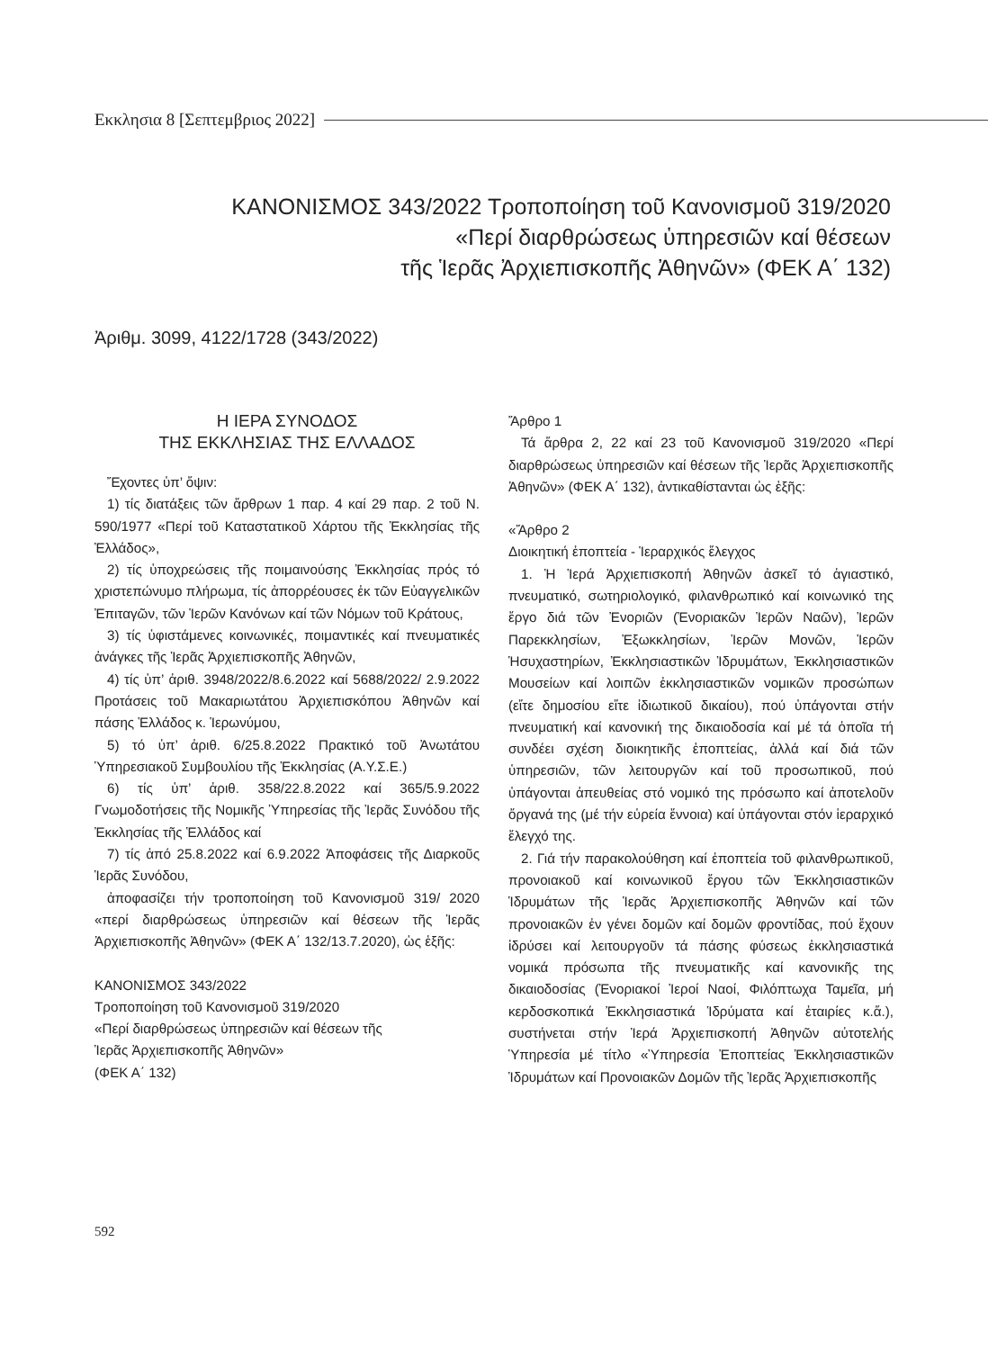Εκκλησια 8 [Σεπτεμβριος 2022]
ΚΑΝΟΝΙΣΜΟΣ 343/2022 Τροποποίηση τοῦ Κανονισμοῦ 319/2020
«Περί διαρθρώσεως ὑπηρεσιῶν καί θέσεων
τῆς Ἱερᾶς Ἀρχιεπισκοπῆς Ἀθηνῶν» (ΦΕΚ Α΄ 132)
Ἀριθμ. 3099, 4122/1728 (343/2022)
Η ΙΕΡΑ ΣΥΝΟΔΟΣ
ΤΗΣ ΕΚΚΛΗΣΙΑΣ ΤΗΣ ΕΛΛΑΔΟΣ
Ἔχοντες ὑπ’ ὄψιν:
1) τίς διατάξεις τῶν ἄρθρων 1 παρ. 4 καί 29 παρ. 2 τοῦ Ν. 590/1977 «Περί τοῦ Καταστατικοῦ Χάρτου τῆς Ἐκκλησίας τῆς Ἑλλάδος»,
2) τίς ὑποχρεώσεις τῆς ποιμαινούσης Ἐκκλησίας πρός τό χριστεπώνυμο πλήρωμα, τίς ἀπορρέουσες ἐκ τῶν Εὐαγγελικῶν Ἐπιταγῶν, τῶν Ἱερῶν Κανόνων καί τῶν Νόμων τοῦ Κράτους,
3) τίς ὑφιστάμενες κοινωνικές, ποιμαντικές καί πνευματικές ἀνάγκες τῆς Ἱερᾶς Ἀρχιεπισκοπῆς Ἀθηνῶν,
4) τίς ὑπ’ ἀριθ. 3948/2022/8.6.2022 καί 5688/2022/ 2.9.2022 Προτάσεις τοῦ Μακαριωτάτου Ἀρχιεπισκόπου Ἀθηνῶν καί πάσης Ἑλλάδος κ. Ἱερωνύμου,
5) τό ὑπ’ ἀριθ. 6/25.8.2022 Πρακτικό τοῦ Ἀνωτάτου Ὑπηρεσιακοῦ Συμβουλίου τῆς Ἐκκλησίας (Α.Υ.Σ.Ε.)
6) τίς ὑπ’ ἀριθ. 358/22.8.2022 καί 365/5.9.2022 Γνωμοδοτήσεις τῆς Νομικῆς Ὑπηρεσίας τῆς Ἱερᾶς Συνόδου τῆς Ἐκκλησίας τῆς Ἑλλάδος καί
7) τίς ἀπό 25.8.2022 καί 6.9.2022 Ἀποφάσεις τῆς Διαρκοῦς Ἱερᾶς Συνόδου,
ἀποφασίζει τήν τροποποίηση τοῦ Κανονισμοῦ 319/ 2020 «περί διαρθρώσεως ὑπηρεσιῶν καί θέσεων τῆς Ἱερᾶς Ἀρχιεπισκοπῆς Ἀθηνῶν» (ΦΕΚ Α΄ 132/13.7.2020), ὡς ἑξῆς:
ΚΑΝΟΝΙΣΜΟΣ 343/2022
Τροποποίηση τοῦ Κανονισμοῦ 319/2020
«Περί διαρθρώσεως ὑπηρεσιῶν καί θέσεων τῆς
Ἱερᾶς Ἀρχιεπισκοπῆς Ἀθηνῶν»
(ΦΕΚ Α΄ 132)
Ἄρθρο 1
Τά ἄρθρα 2, 22 καί 23 τοῦ Κανονισμοῦ 319/2020 «Περί διαρθρώσεως ὑπηρεσιῶν καί θέσεων τῆς Ἱερᾶς Ἀρχιεπισκοπῆς Ἀθηνῶν» (ΦΕΚ Α΄ 132), ἀντικαθίστανται ὡς ἑξῆς:
«Ἄρθρο 2
Διοικητική ἐποπτεία - Ἱεραρχικός ἔλεγχος
1. Ἡ Ἱερά Ἀρχιεπισκοπή Ἀθηνῶν ἀσκεῖ τό ἁγιαστικό, πνευματικό, σωτηριολογικό, φιλανθρωπικό καί κοινωνικό της ἔργο διά τῶν Ἐνοριῶν (Ἐνοριακῶν Ἱερῶν Ναῶν), Ἱερῶν Παρεκκλησίων, Ἐξωκκλησίων, Ἱερῶν Μονῶν, Ἱερῶν Ἡσυχαστηρίων, Ἐκκλησιαστικῶν Ἱδρυμάτων, Ἐκκλησιαστικῶν Μουσείων καί λοιπῶν ἐκκλησιαστικῶν νομικῶν προσώπων (εἴτε δημοσίου εἴτε ἰδιωτικοῦ δικαίου), πού ὑπάγονται στήν πνευματική καί κανονική της δικαιοδοσία καί μέ τά ὁποῖα τή συνδέει σχέση διοικητικῆς ἐποπτείας, ἀλλά καί διά τῶν ὑπηρεσιῶν, τῶν λειτουργῶν καί τοῦ προσωπικοῦ, πού ὑπάγονται ἀπευθείας στό νομικό της πρόσωπο καί ἀποτελοῦν ὄργανά της (μέ τήν εὐρεία ἔννοια) καί ὑπάγονται στόν ἱεραρχικό ἔλεγχό της.
2. Γιά τήν παρακολούθηση καί ἐποπτεία τοῦ φιλανθρωπικοῦ, προνοιακοῦ καί κοινωνικοῦ ἔργου τῶν Ἐκκλησιαστικῶν Ἱδρυμάτων τῆς Ἱερᾶς Ἀρχιεπισκοπῆς Ἀθηνῶν καί τῶν προνοιακῶν ἐν γένει δομῶν καί δομῶν φροντίδας, πού ἔχουν ἱδρύσει καί λειτουργοῦν τά πάσης φύσεως ἐκκλησιαστικά νομικά πρόσωπα τῆς πνευματικῆς καί κανονικῆς της δικαιοδοσίας (Ἐνοριακοί Ἱεροί Ναοί, Φιλόπτωχα Ταμεῖα, μή κερδοσκοπικά Ἐκκλησιαστικά Ἱδρύματα καί ἑταιρίες κ.ἄ.), συστήνεται στήν Ἱερά Ἀρχιεπισκοπή Ἀθηνῶν αὐτοτελής Ὑπηρεσία μέ τίτλο «Ὑπηρεσία Ἐποπτείας Ἐκκλησιαστικῶν Ἱδρυμάτων καί Προνοιακῶν Δομῶν τῆς Ἱερᾶς Ἀρχιεπισκοπῆς
592